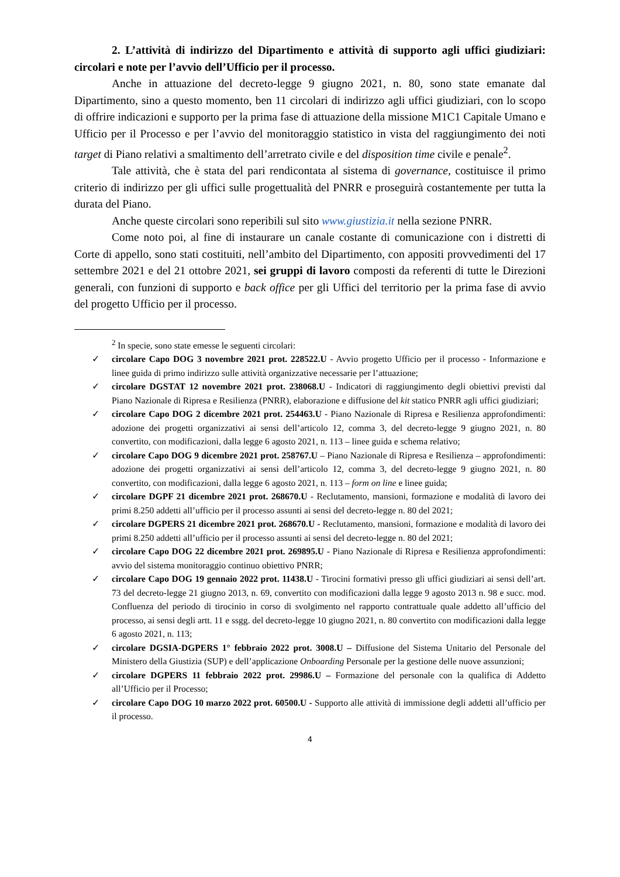2. L’attività di indirizzo del Dipartimento e attività di supporto agli uffici giudiziari: circolari e note per l’avvio dell’Ufficio per il processo.
Anche in attuazione del decreto-legge 9 giugno 2021, n. 80, sono state emanate dal Dipartimento, sino a questo momento, ben 11 circolari di indirizzo agli uffici giudiziari, con lo scopo di offrire indicazioni e supporto per la prima fase di attuazione della missione M1C1 Capitale Umano e Ufficio per il Processo e per l’avvio del monitoraggio statistico in vista del raggiungimento dei noti target di Piano relativi a smaltimento dell’arretrato civile e del disposition time civile e penale<sup>2</sup>.
Tale attività, che è stata del pari rendicontata al sistema di governance, costituisce il primo criterio di indirizzo per gli uffici sulle progettualità del PNRR e proseguirà costantemente per tutta la durata del Piano.
Anche queste circolari sono reperibili sul sito www.giustizia.it nella sezione PNRR.
Come noto poi, al fine di instaurare un canale costante di comunicazione con i distretti di Corte di appello, sono stati costituiti, nell’ambito del Dipartimento, con appositi provvedimenti del 17 settembre 2021 e del 21 ottobre 2021, sei gruppi di lavoro composti da referenti di tutte le Direzioni generali, con funzioni di supporto e back office per gli Uffici del territorio per la prima fase di avvio del progetto Ufficio per il processo.
<sup>2</sup> In specie, sono state emesse le seguenti circolari:
✓ circolare Capo DOG 3 novembre 2021 prot. 228522.U - Avvio progetto Ufficio per il processo - Informazione e linee guida di primo indirizzo sulle attività organizzative necessarie per l’attuazione;
✓ circolare DGSTAT 12 novembre 2021 prot. 238068.U - Indicatori di raggiungimento degli obiettivi previsti dal Piano Nazionale di Ripresa e Resilienza (PNRR), elaborazione e diffusione del kit statico PNRR agli uffici giudiziari;
✓ circolare Capo DOG 2 dicembre 2021 prot. 254463.U - Piano Nazionale di Ripresa e Resilienza approfondimenti: adozione dei progetti organizzativi ai sensi dell’articolo 12, comma 3, del decreto-legge 9 giugno 2021, n. 80 convertito, con modificazioni, dalla legge 6 agosto 2021, n. 113 – linee guida e schema relativo;
✓ circolare Capo DOG 9 dicembre 2021 prot. 258767.U – Piano Nazionale di Ripresa e Resilienza – approfondimenti: adozione dei progetti organizzativi ai sensi dell’articolo 12, comma 3, del decreto-legge 9 giugno 2021, n. 80 convertito, con modificazioni, dalla legge 6 agosto 2021, n. 113 – form on line e linee guida;
✓ circolare DGPF 21 dicembre 2021 prot. 268670.U - Reclutamento, mansioni, formazione e modalità di lavoro dei primi 8.250 addetti all’ufficio per il processo assunti ai sensi del decreto-legge n. 80 del 2021;
✓ circolare DGPERS 21 dicembre 2021 prot. 268670.U - Reclutamento, mansioni, formazione e modalità di lavoro dei primi 8.250 addetti all’ufficio per il processo assunti ai sensi del decreto-legge n. 80 del 2021;
✓ circolare Capo DOG 22 dicembre 2021 prot. 269895.U - Piano Nazionale di Ripresa e Resilienza approfondimenti: avvio del sistema monitoraggio continuo obiettivo PNRR;
✓ circolare Capo DOG 19 gennaio 2022 prot. 11438.U - Tirocini formativi presso gli uffici giudiziari ai sensi dell’art. 73 del decreto-legge 21 giugno 2013, n. 69, convertito con modificazioni dalla legge 9 agosto 2013 n. 98 e succ. mod. Confluenza del periodo di tirocinio in corso di svolgimento nel rapporto contrattuale quale addetto all’ufficio del processo, ai sensi degli artt. 11 e ssgg. del decreto-legge 10 giugno 2021, n. 80 convertito con modificazioni dalla legge 6 agosto 2021, n. 113;
✓ circolare DGSIA-DGPERS 1° febbraio 2022 prot. 3008.U – Diffusione del Sistema Unitario del Personale del Ministero della Giustizia (SUP) e dell’applicazione Onboarding Personale per la gestione delle nuove assunzioni;
✓ circolare DGPERS 11 febbraio 2022 prot. 29986.U – Formazione del personale con la qualifica di Addetto all’Ufficio per il Processo;
✓ circolare Capo DOG 10 marzo 2022 prot. 60500.U - Supporto alle attività di immissione degli addetti all’ufficio per il processo.
4